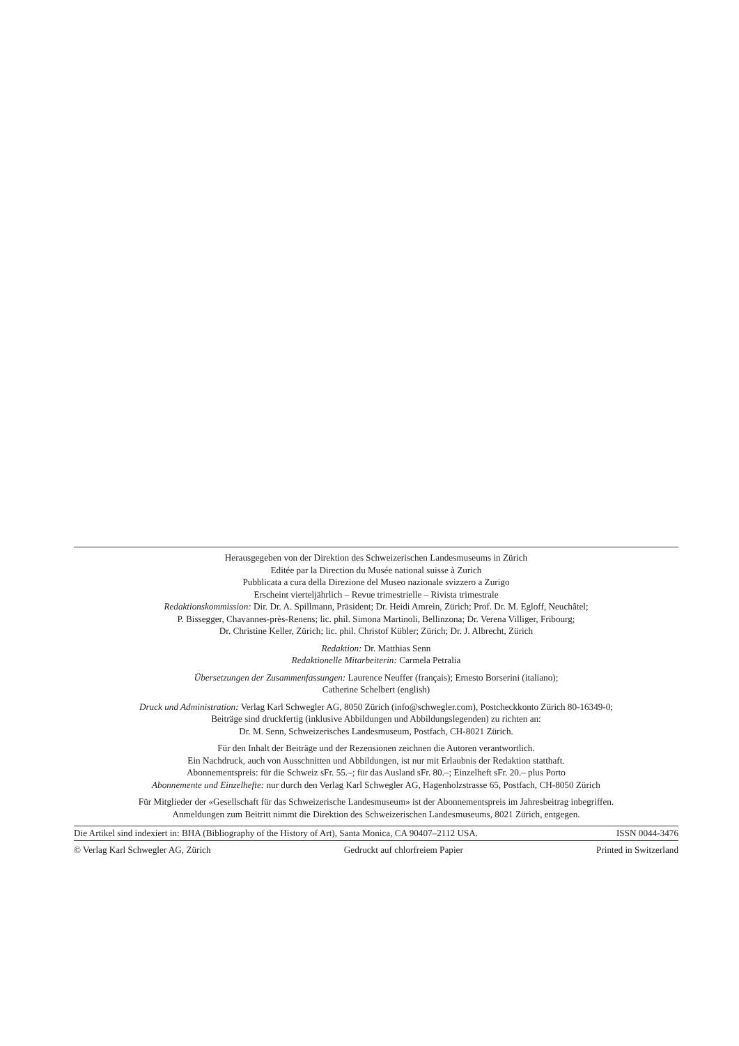Herausgegeben von der Direktion des Schweizerischen Landesmuseums in Zürich
Editée par la Direction du Musée national suisse à Zurich
Pubblicata a cura della Direzione del Museo nazionale svizzero a Zurigo
Erscheint vierteljährlich – Revue trimestrielle – Rivista trimestrale
Redaktionskommission: Dir. Dr. A. Spillmann, Präsident; Dr. Heidi Amrein, Zürich; Prof. Dr. M. Egloff, Neuchâtel;
P. Bissegger, Chavannes-près-Renens; lic. phil. Simona Martinoli, Bellinzona; Dr. Verena Villiger, Fribourg;
Dr. Christine Keller, Zürich; lic. phil. Christof Kübler; Zürich; Dr. J. Albrecht, Zürich
Redaktion: Dr. Matthias Senn
Redaktionelle Mitarbeiterin: Carmela Petralia
Übersetzungen der Zusammenfassungen: Laurence Neuffer (français); Ernesto Borserini (italiano);
Catherine Schelbert (english)
Druck und Administration: Verlag Karl Schwegler AG, 8050 Zürich (info@schwegler.com), Postcheckkonto Zürich 80-16349-0;
Beiträge sind druckfertig (inklusive Abbildungen und Abbildungslegenden) zu richten an:
Dr. M. Senn, Schweizerisches Landesmuseum, Postfach, CH-8021 Zürich.
Für den Inhalt der Beiträge und der Rezensionen zeichnen die Autoren verantwortlich.
Ein Nachdruck, auch von Ausschnitten und Abbildungen, ist nur mit Erlaubnis der Redaktion statthaft.
Abonnementspreis: für die Schweiz sFr. 55.–; für das Ausland sFr. 80.–; Einzelheft sFr. 20.– plus Porto
Abonnemente und Einzelhefte: nur durch den Verlag Karl Schwegler AG, Hagenholzstrasse 65, Postfach, CH-8050 Zürich
Für Mitglieder der «Gesellschaft für das Schweizerische Landesmuseum» ist der Abonnementspreis im Jahresbeitrag inbegriffen.
Anmeldungen zum Beitritt nimmt die Direktion des Schweizerischen Landesmuseums, 8021 Zürich, entgegen.
Die Artikel sind indexiert in: BHA (Bibliography of the History of Art), Santa Monica, CA 90407–2112 USA. ISSN 0044-3476
© Verlag Karl Schwegler AG, Zürich Gedruckt auf chlorfreiem Papier Printed in Switzerland